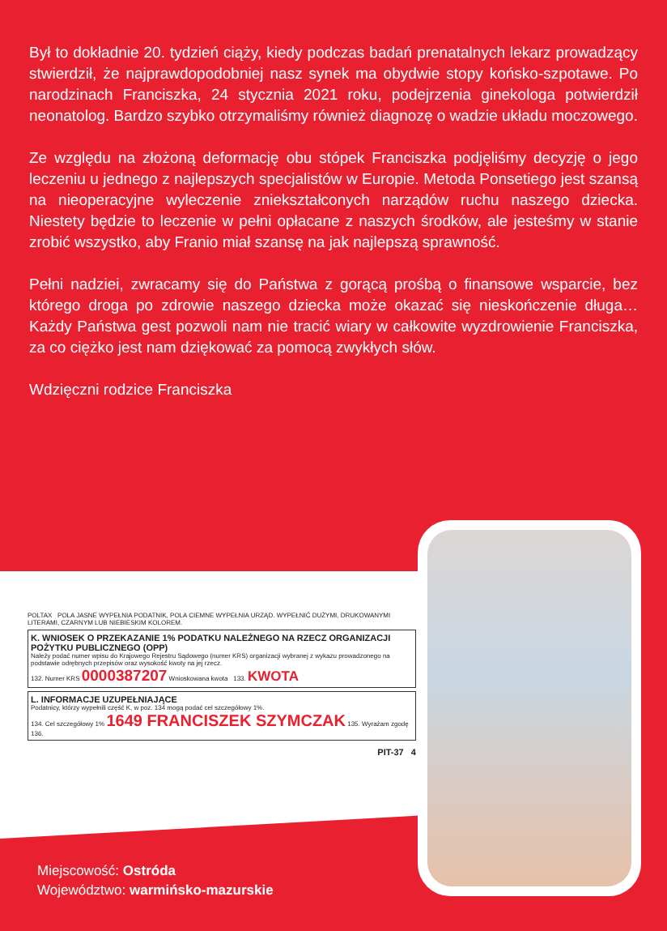Był to dokładnie 20. tydzień ciąży, kiedy podczas badań prenatalnych lekarz prowadzący stwierdził, że najprawdopodobniej nasz synek ma obydwie stopy końsko-szpotawe. Po narodzinach Franciszka, 24 stycznia 2021 roku, podejrzenia ginekologa potwierdził neonatolog. Bardzo szybko otrzymaliśmy również diagnozę o wadzie układu moczowego.
Ze względu na złożoną deformację obu stópek Franciszka podjęliśmy decyzję o jego leczeniu u jednego z najlepszych specjalistów w Europie. Metoda Ponsetiego jest szansą na nieoperacyjne wyleczenie zniekształconych narządów ruchu naszego dziecka. Niestety będzie to leczenie w pełni opłacane z naszych środków, ale jesteśmy w stanie zrobić wszystko, aby Franio miał szansę na jak najlepszą sprawność.
Pełni nadziei, zwracamy się do Państwa z gorącą prośbą o finansowe wsparcie, bez którego droga po zdrowie naszego dziecka może okazać się nieskończenie długa… Każdy Państwa gest pozwoli nam nie tracić wiary w całkowite wyzdrowienie Franciszka, za co ciężko jest nam dziękować za pomocą zwykłych słów.
Wdzięczni rodzice Franciszka
POLTAX POLA JASNE WYPEŁNIA PODATNIK, POLA CIEMNE WYPEŁNIA URZĄD. WYPEŁNIĆ DUŻYMI, DRUKOWANYMI LITERAMI, CZARNYM LUB NIEBIESKIM KOLOREM.
K. WNIOSEK O PRZEKAZANIE 1% PODATKU NALEŻNEGO NA RZECZ ORGANIZACJI POŻYTKU PUBLICZNEGO (OPP)
Należy podać numer wpisu do Krajowego Rejestru Sądowego (numer KRS) organizacji wybranej z wykazu prowadzonego na podstawie odrębnych przepisów oraz wysokość kwoty na jej rzecz.
132. Numer KRS 0000387207 Wnioskowana kwota 133. KWOTA
L. INFORMACJE UZUPEŁNIAJĄCE
Podatnicy, którzy wypełnili część K, w poz. 134 mogą podać cel szczegółowy 1%.
134. Cel szczegółowy 1% 1649 FRANCISZEK SZYMCZAK 135. Wyrażam zgodę
136.
PIT-37 4
Miejscowość: Ostróda
Województwo: warmińsko-mazurskie